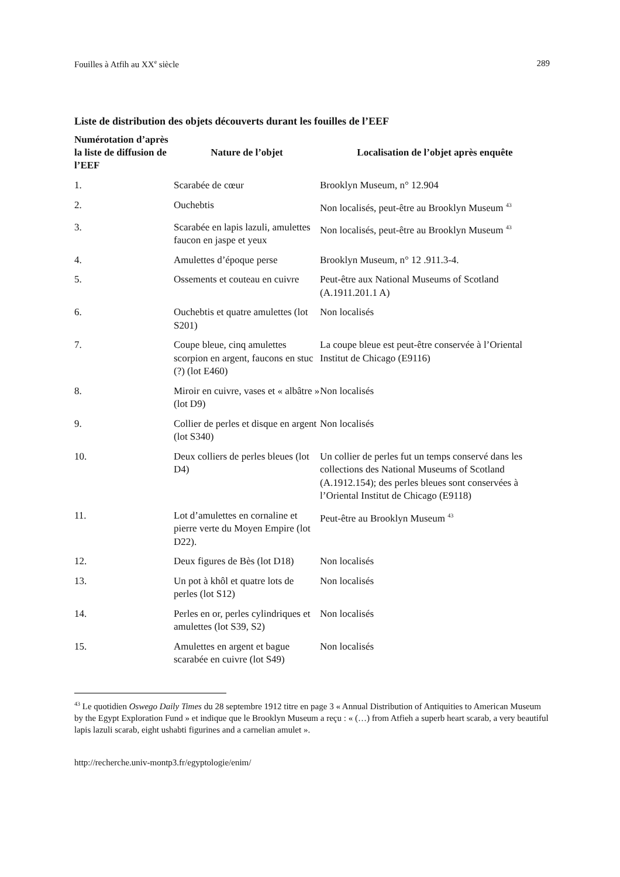Fouilles à Atfih au XX<sup>e</sup> siècle 289
Liste de distribution des objets découverts durant les fouilles de l’EEF
| Numérotation d’après la liste de diffusion de l’EEF | Nature de l’objet | Localisation de l’objet après enquête |
| --- | --- | --- |
| 1. | Scarabée de cœur | Brooklyn Museum, n° 12.904 |
| 2. | Ouchebtis | Non localisés, peut-être au Brooklyn Museum <sup>43</sup> |
| 3. | Scarabée en lapis lazuli, amulettes faucon en jaspe et yeux | Non localisés, peut-être au Brooklyn Museum <sup>43</sup> |
| 4. | Amulettes d’époque perse | Brooklyn Museum, n° 12 .911.3-4. |
| 5. | Ossements et couteau en cuivre | Peut-être aux National Museums of Scotland (A.1911.201.1 A) |
| 6. | Ouchebtis et quatre amulettes (lot S201) | Non localisés |
| 7. | Coupe bleue, cinq amulettes scorpion en argent, faucons en stuc (?) (lot E460) | La coupe bleue est peut-être conservée à l’Oriental Institut de Chicago (E9116) |
| 8. | Miroir en cuivre, vases et « albâtre » (lot D9) | Non localisés |
| 9. | Collier de perles et disque en argent (lot S340) | Non localisés |
| 10. | Deux colliers de perles bleues (lot D4) | Un collier de perles fut un temps conservé dans les collections des National Museums of Scotland (A.1912.154); des perles bleues sont conservées à l’Oriental Institut de Chicago (E9118) |
| 11. | Lot d’amulettes en cornaline et pierre verte du Moyen Empire (lot D22). | Peut-être au Brooklyn Museum <sup>43</sup> |
| 12. | Deux figures de Bès (lot D18) | Non localisés |
| 13. | Un pot à khôl et quatre lots de perles (lot S12) | Non localisés |
| 14. | Perles en or, perles cylindriques et amulettes (lot S39, S2) | Non localisés |
| 15. | Amulettes en argent et bague scarabée en cuivre (lot S49) | Non localisés |
<sup>43</sup> Le quotidien Oswego Daily Times du 28 septembre 1912 titre en page 3 « Annual Distribution of Antiquities to American Museum by the Egypt Exploration Fund » et indique que le Brooklyn Museum a reçu : « (…) from Atfieh a superb heart scarab, a very beautiful lapis lazuli scarab, eight ushabti figurines and a carnelian amulet ».
http://recherche.univ-montp3.fr/egyptologie/enim/